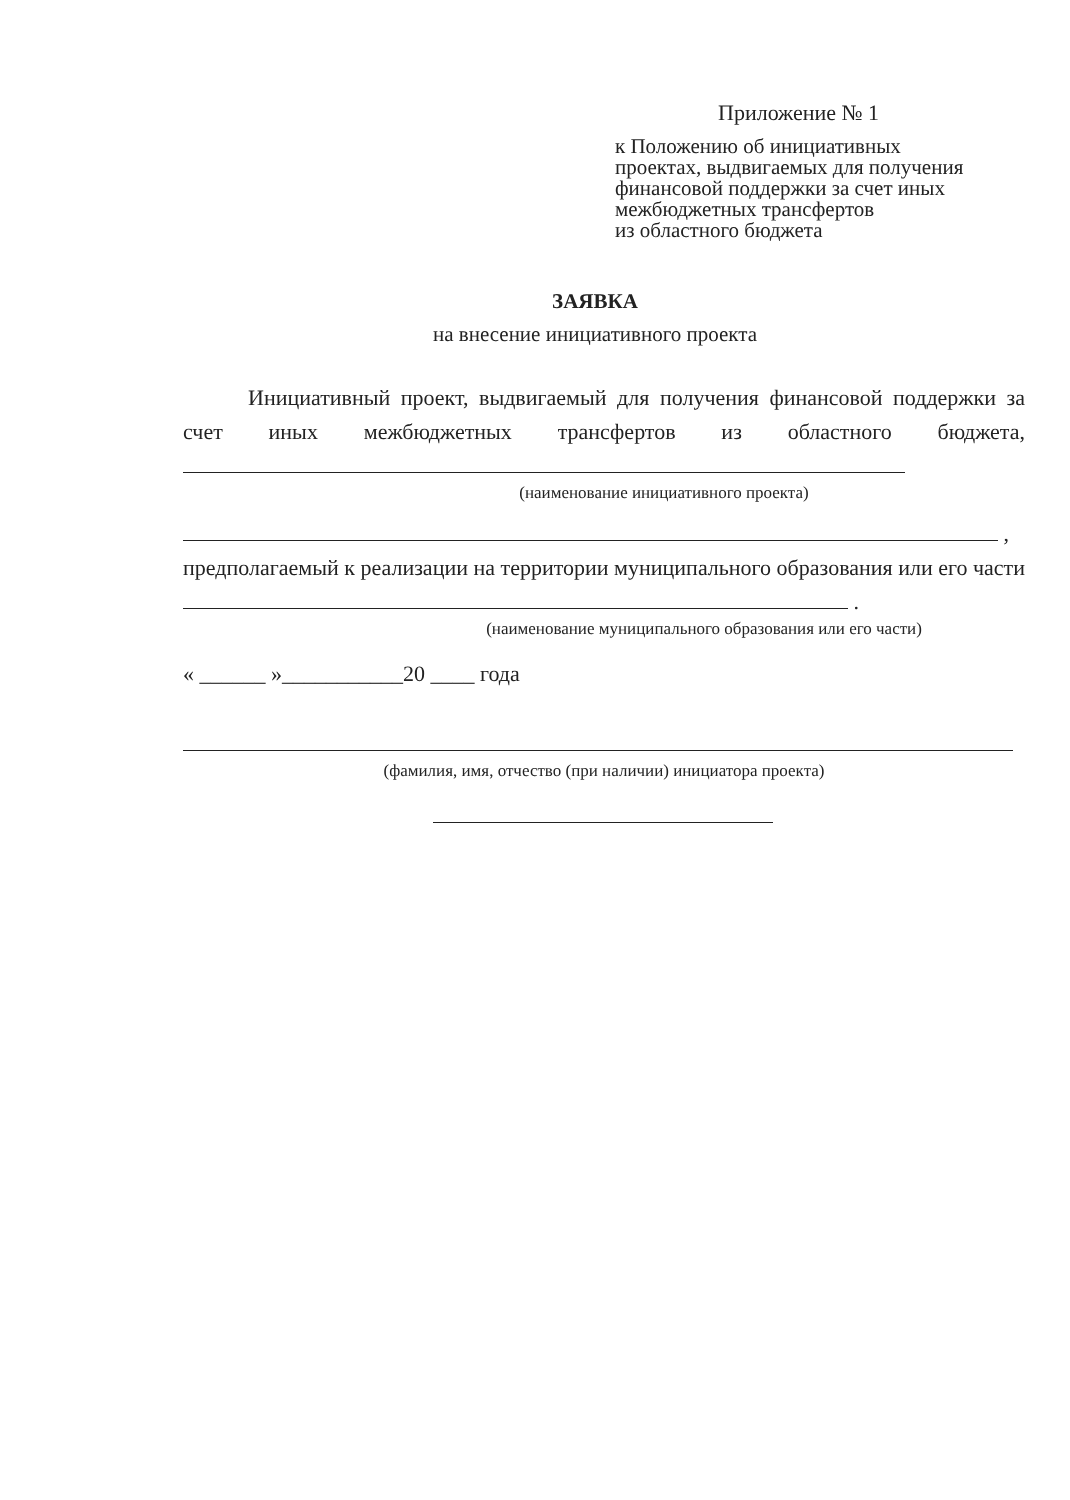Приложение № 1
к Положению об инициативных
проектах, выдвигаемых для получения
финансовой поддержки за счет иных
межбюджетных трансфертов
из областного бюджета
ЗАЯВКА
на внесение инициативного проекта
Инициативный проект, выдвигаемый для получения финансовой поддержки за счет иных межбюджетных трансфертов из областного бюджета,
(наименование инициативного проекта)
,
предполагаемый к реализации на территории муниципального образования или его части .
(наименование муниципального образования или его части)
« ______ »___________20 ____ года
(фамилия, имя, отчество (при наличии) инициатора проекта)